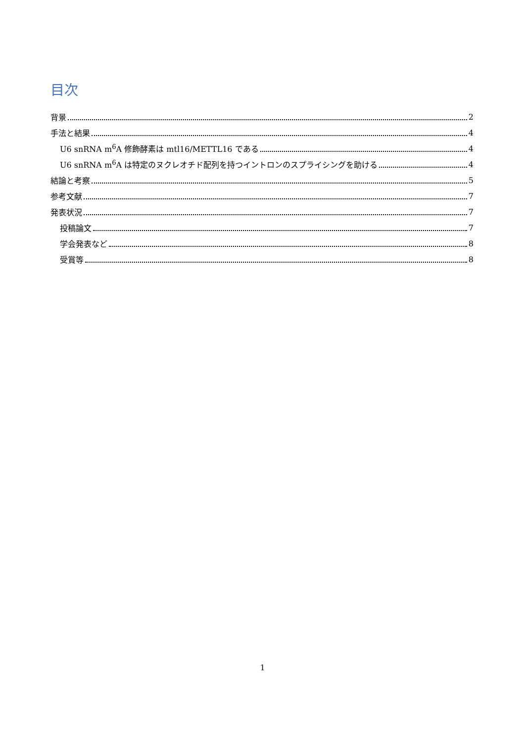目次
背景 2
手法と結果 4
U6 snRNA m<sup>6</sup>A 修飾酵素は mtl16/METTL16 である 4
U6 snRNA m<sup>6</sup>A は特定のヌクレオチド配列を持つイントロンのスプライシングを助ける 4
結論と考察 5
参考文献 7
発表状況 7
投稿論文 7
学会発表など 8
受賞等 8
1